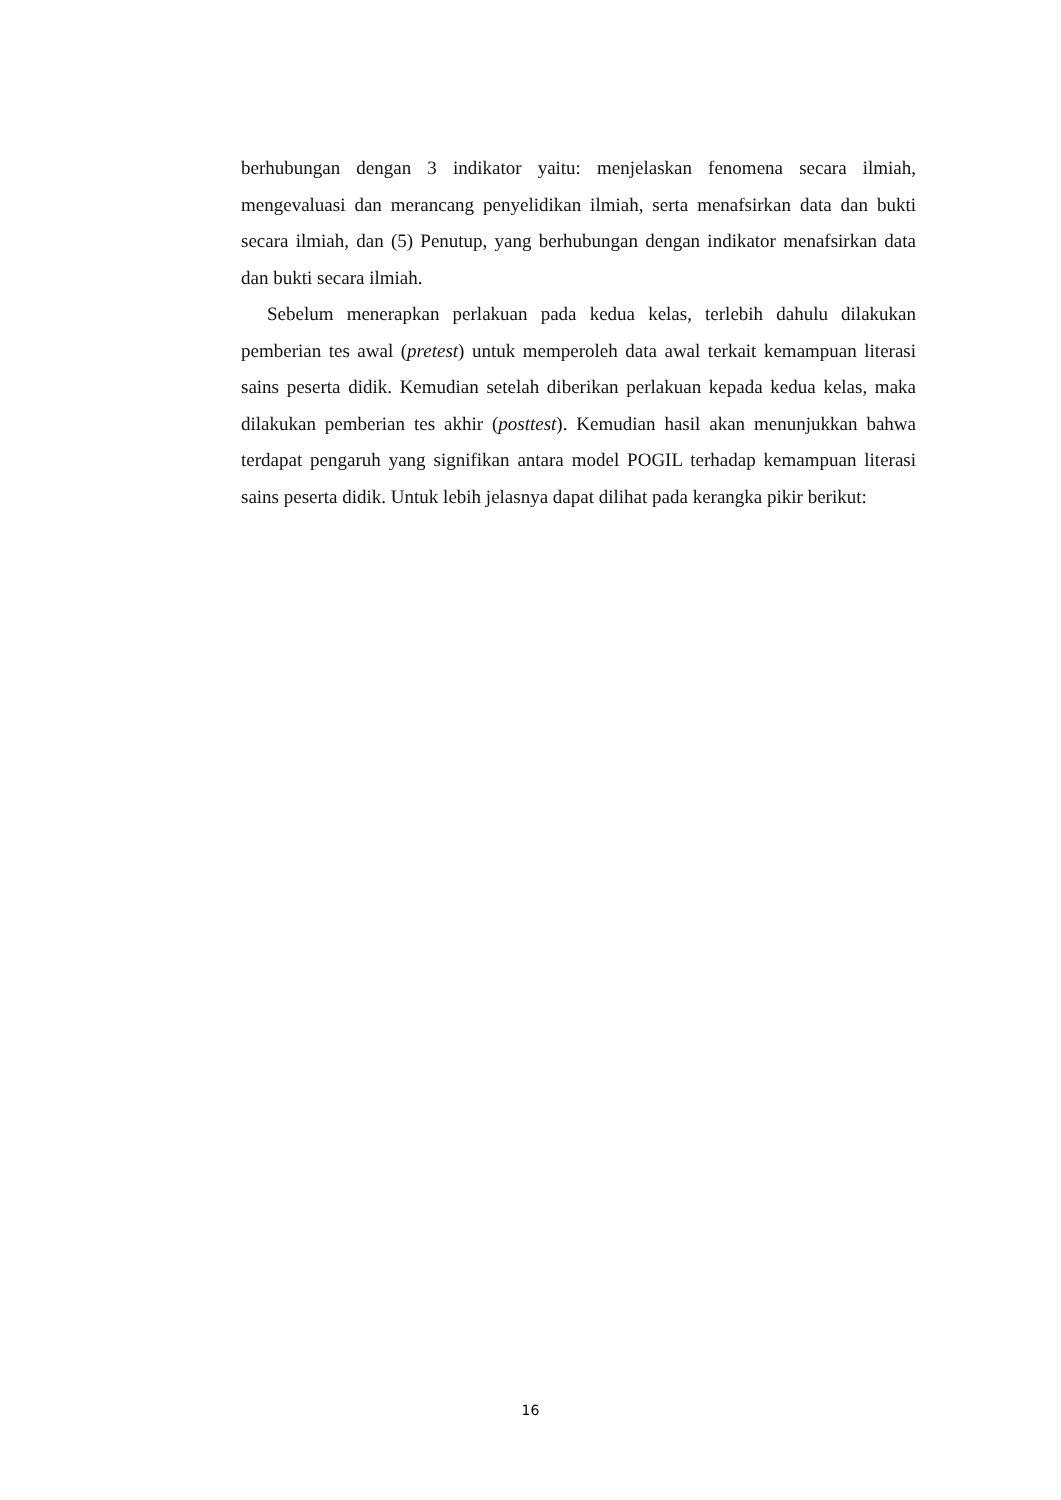berhubungan dengan 3 indikator yaitu: menjelaskan fenomena secara ilmiah, mengevaluasi dan merancang penyelidikan ilmiah, serta menafsirkan data dan bukti secara ilmiah, dan (5) Penutup, yang berhubungan dengan indikator menafsirkan data dan bukti secara ilmiah.
Sebelum menerapkan perlakuan pada kedua kelas, terlebih dahulu dilakukan pemberian tes awal (pretest) untuk memperoleh data awal terkait kemampuan literasi sains peserta didik. Kemudian setelah diberikan perlakuan kepada kedua kelas, maka dilakukan pemberian tes akhir (posttest). Kemudian hasil akan menunjukkan bahwa terdapat pengaruh yang signifikan antara model POGIL terhadap kemampuan literasi sains peserta didik. Untuk lebih jelasnya dapat dilihat pada kerangka pikir berikut:
16